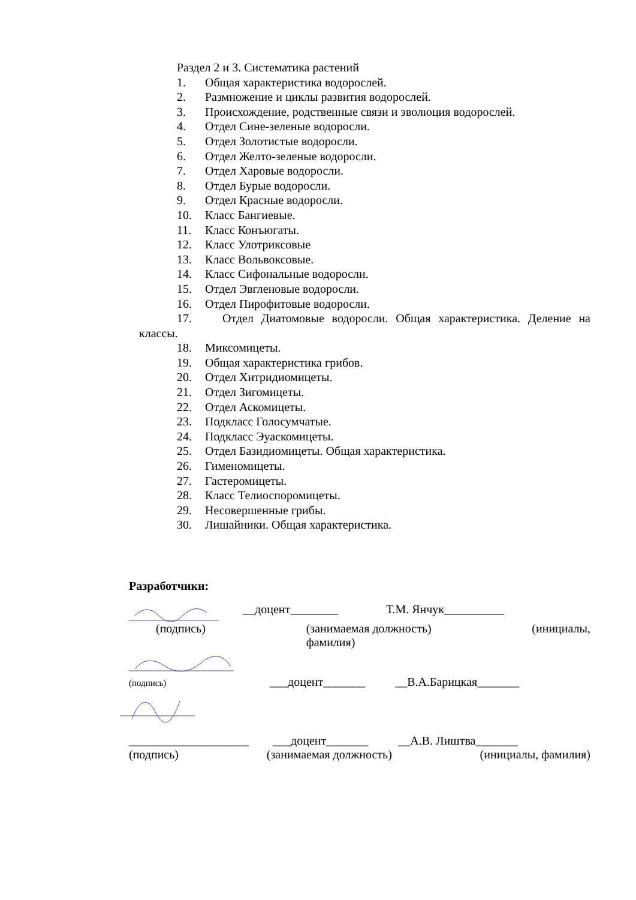Раздел 2 и 3. Систематика растений
1. Общая характеристика водорослей.
2. Размножение и циклы развития водорослей.
3. Происхождение, родственные связи и эволюция водорослей.
4. Отдел Сине-зеленые водоросли.
5. Отдел Золотистые водоросли.
6. Отдел Желто-зеленые водоросли.
7. Отдел Харовые водоросли.
8. Отдел Бурые водоросли.
9. Отдел Красные водоросли.
10. Класс Бангиевые.
11. Класс Конъюгаты.
12. Класс Улотриксовые
13. Класс Вольвоксовые.
14. Класс Сифональные водоросли.
15. Отдел Эвгленовые водоросли.
16. Отдел Пирофитовые водоросли.
17. Отдел Диатомовые водоросли. Общая характеристика. Деление на
классы.
18. Миксомицеты.
19. Общая характеристика грибов.
20. Отдел Хитридиомицеты.
21. Отдел Зигомицеты.
22. Отдел Аскомицеты.
23. Подкласс Голосумчатые.
24. Подкласс Эуаскомицеты.
25. Отдел Базидиомицеты. Общая характеристика.
26. Гименомицеты.
27. Гастеромицеты.
28. Класс Телиоспоромицеты.
29. Несовершенные грибы.
30. Лишайники. Общая характеристика.
Разработчики:
__доцент________ Т.М. Янчук__________
(подпись) (занимаемая должность)
фамилия) (инициалы,
(подпись)
___доцент_______ __В.А.Барицкая_______
____________________ ___доцент_______ __А.В. Лиштва_______
(подпись) (занимаемая должность) (инициалы, фамилия)